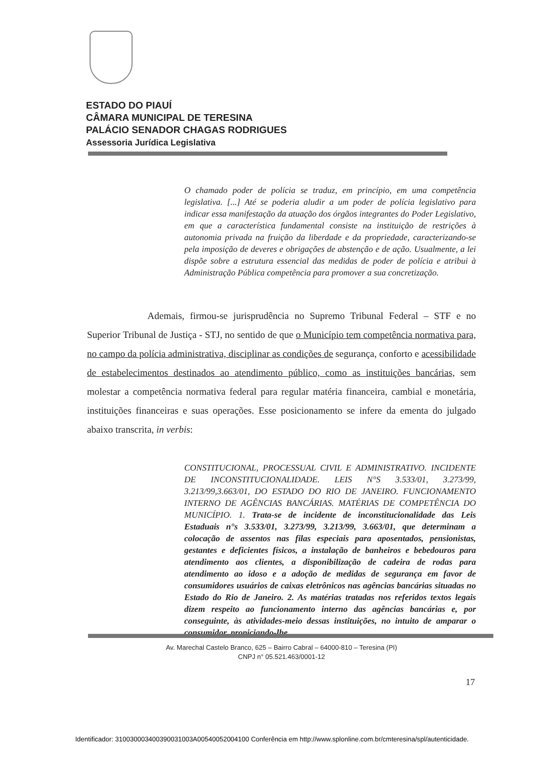ESTADO DO PIAUÍ
CÂMARA MUNICIPAL DE TERESINA
PALÁCIO SENADOR CHAGAS RODRIGUES
Assessoria Jurídica Legislativa
O chamado poder de polícia se traduz, em princípio, em uma competência legislativa. [...] Até se poderia aludir a um poder de polícia legislativo para indicar essa manifestação da atuação dos órgãos integrantes do Poder Legislativo, em que a característica fundamental consiste na instituição de restrições à autonomia privada na fruição da liberdade e da propriedade, caracterizando-se pela imposição de deveres e obrigações de abstenção e de ação. Usualmente, a lei dispõe sobre a estrutura essencial das medidas de poder de polícia e atribui à Administração Pública competência para promover a sua concretização.
Ademais, firmou-se jurisprudência no Supremo Tribunal Federal – STF e no Superior Tribunal de Justiça - STJ, no sentido de que o Município tem competência normativa para, no campo da polícia administrativa, disciplinar as condições de segurança, conforto e acessibilidade de estabelecimentos destinados ao atendimento público, como as instituições bancárias, sem molestar a competência normativa federal para regular matéria financeira, cambial e monetária, instituições financeiras e suas operações. Esse posicionamento se infere da ementa do julgado abaixo transcrita, in verbis:
CONSTITUCIONAL, PROCESSUAL CIVIL E ADMINISTRATIVO. INCIDENTE DE INCONSTITUCIONALIDADE. LEIS N°S 3.533/01, 3.273/99, 3.213/99,3.663/01, DO ESTADO DO RIO DE JANEIRO. FUNCIONAMENTO INTERNO DE AGÊNCIAS BANCÁRIAS. MATÉRIAS DE COMPETÊNCIA DO MUNICÍPIO. 1. Trata-se de incidente de inconstitucionalidade das Leis Estaduais n°s 3.533/01, 3.273/99, 3.213/99, 3.663/01, que determinam a colocação de assentos nas filas especiais para aposentados, pensionistas, gestantes e deficientes físicos, a instalação de banheiros e bebedouros para atendimento aos clientes, a disponibilização de cadeira de rodas para atendimento ao idoso e a adoção de medidas de segurança em favor de consumidores usuários de caixas eletrônicos nas agências bancárias situadas no Estado do Rio de Janeiro. 2. As matérias tratadas nos referidos textos legais dizem respeito ao funcionamento interno das agências bancárias e, por conseguinte, às atividades-meio dessas instituições, no intuito de amparar o consumidor, propiciando-lhe
Av. Marechal Castelo Branco, 625 – Bairro Cabral – 64000-810 – Teresina (PI)
CNPJ n° 05.521.463/0001-12
17
Identificador: 310030003400390031003A00540052004100 Conferência em http://www.splonline.com.br/cmteresina/spl/autenticidade.